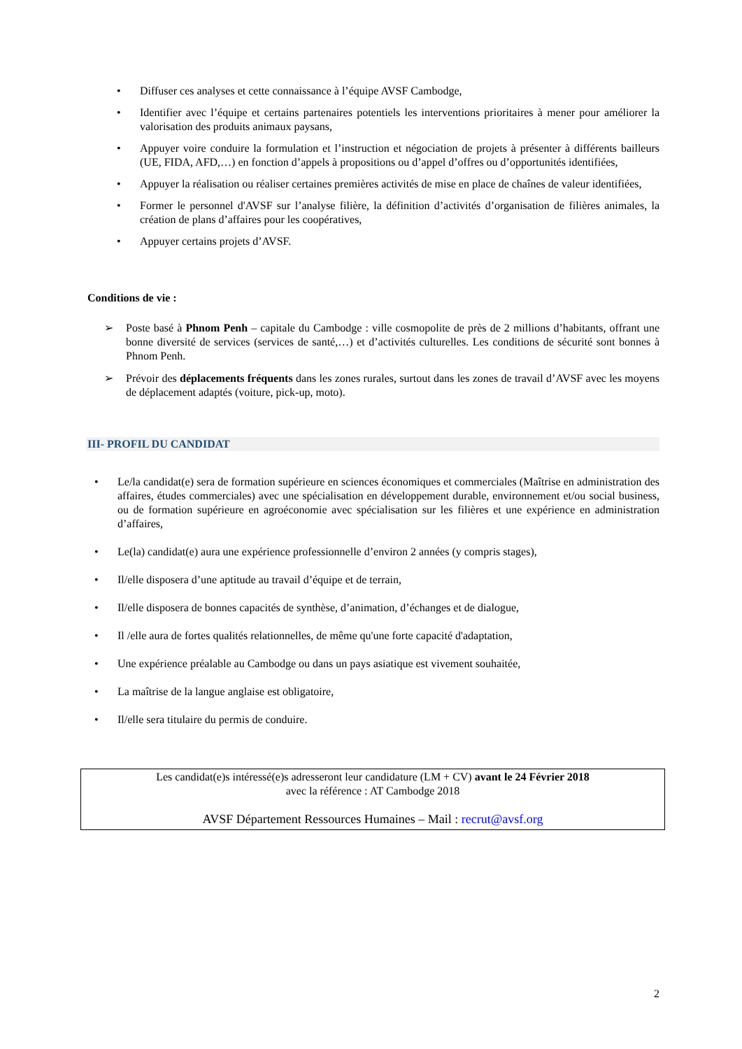• Diffuser ces analyses et cette connaissance à l’équipe AVSF Cambodge,
• Identifier avec l’équipe et certains partenaires potentiels les interventions prioritaires à mener pour améliorer la valorisation des produits animaux paysans,
• Appuyer voire conduire la formulation et l’instruction et négociation de projets à présenter à différents bailleurs (UE, FIDA, AFD,…) en fonction d’appels à propositions ou d’appel d’offres ou d’opportunités identifiées,
• Appuyer la réalisation ou réaliser certaines premières activités de mise en place de chaînes de valeur identifiées,
• Former le personnel d'AVSF sur l’analyse filière, la définition d’activités d’organisation de filières animales, la création de plans d’affaires pour les coopératives,
• Appuyer certains projets d’AVSF.
Conditions de vie :
➢ Poste basé à Phnom Penh – capitale du Cambodge : ville cosmopolite de près de 2 millions d’habitants, offrant une bonne diversité de services (services de santé,…) et d’activités culturelles. Les conditions de sécurité sont bonnes à Phnom Penh.
➢ Prévoir des déplacements fréquents dans les zones rurales, surtout dans les zones de travail d’AVSF avec les moyens de déplacement adaptés (voiture, pick-up, moto).
III- PROFIL DU CANDIDAT
• Le/la candidat(e) sera de formation supérieure en sciences économiques et commerciales (Maîtrise en administration des affaires, études commerciales) avec une spécialisation en développement durable, environnement et/ou social business, ou de formation supérieure en agroéconomie avec spécialisation sur les filières et une expérience en administration d’affaires,
• Le(la) candidat(e) aura une expérience professionnelle d’environ 2 années (y compris stages),
• Il/elle disposera d’une aptitude au travail d’équipe et de terrain,
• Il/elle disposera de bonnes capacités de synthèse, d’animation, d’échanges et de dialogue,
• Il /elle aura de fortes qualités relationnelles, de même qu'une forte capacité d'adaptation,
• Une expérience préalable au Cambodge ou dans un pays asiatique est vivement souhaitée,
• La maîtrise de la langue anglaise est obligatoire,
• Il/elle sera titulaire du permis de conduire.
Les candidat(e)s intéressé(e)s adresseront leur candidature (LM + CV) avant le 24 Février 2018
avec la référence : AT Cambodge 2018
AVSF Département Ressources Humaines – Mail : recrut@avsf.org
2